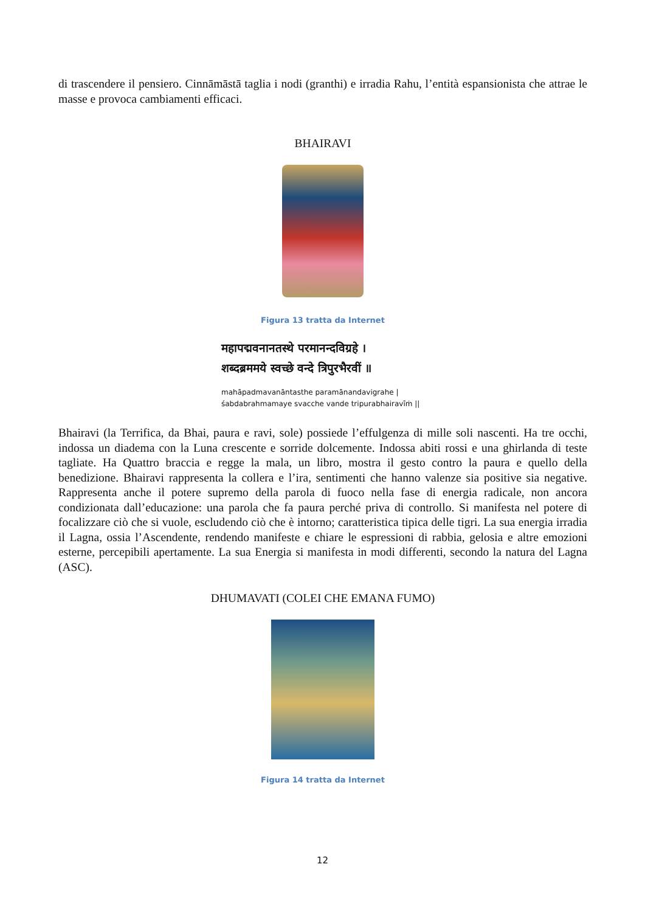di trascendere il pensiero. Cinnāmāstā taglia i nodi (granthi) e irradia Rahu, l’entità espansionista che attrae le masse e provoca cambiamenti efficaci.
BHAIRAVI
Figura 13 tratta da Internet
महापद्मवनानतस्थे परमानन्दविग्रहे ।
शब्दब्रममये स्वच्छे वन्दे त्रिपुरभैरवीं ॥
mahāpadmavanāntasthe paramānandavigrahe |
śabdabrahmamaye svacche vande tripurabhairavīṁ ||
Bhairavi (la Terrifica, da Bhai, paura e ravi, sole) possiede l’effulgenza di mille soli nascenti. Ha tre occhi, indossa un diadema con la Luna crescente e sorride dolcemente. Indossa abiti rossi e una ghirlanda di teste tagliate. Ha Quattro braccia e regge la mala, un libro, mostra il gesto contro la paura e quello della benedizione. Bhairavi rappresenta la collera e l’ira, sentimenti che hanno valenze sia positive sia negative. Rappresenta anche il potere supremo della parola di fuoco nella fase di energia radicale, non ancora condizionata dall’educazione: una parola che fa paura perché priva di controllo. Si manifesta nel potere di focalizzare ciò che si vuole, escludendo ciò che è intorno; caratteristica tipica delle tigri. La sua energia irradia il Lagna, ossia l’Ascendente, rendendo manifeste e chiare le espressioni di rabbia, gelosia e altre emozioni esterne, percepibili apertamente. La sua Energia si manifesta in modi differenti, secondo la natura del Lagna (ASC).
DHUMAVATI (COLEI CHE EMANA FUMO)
Figura 14 tratta da Internet
12